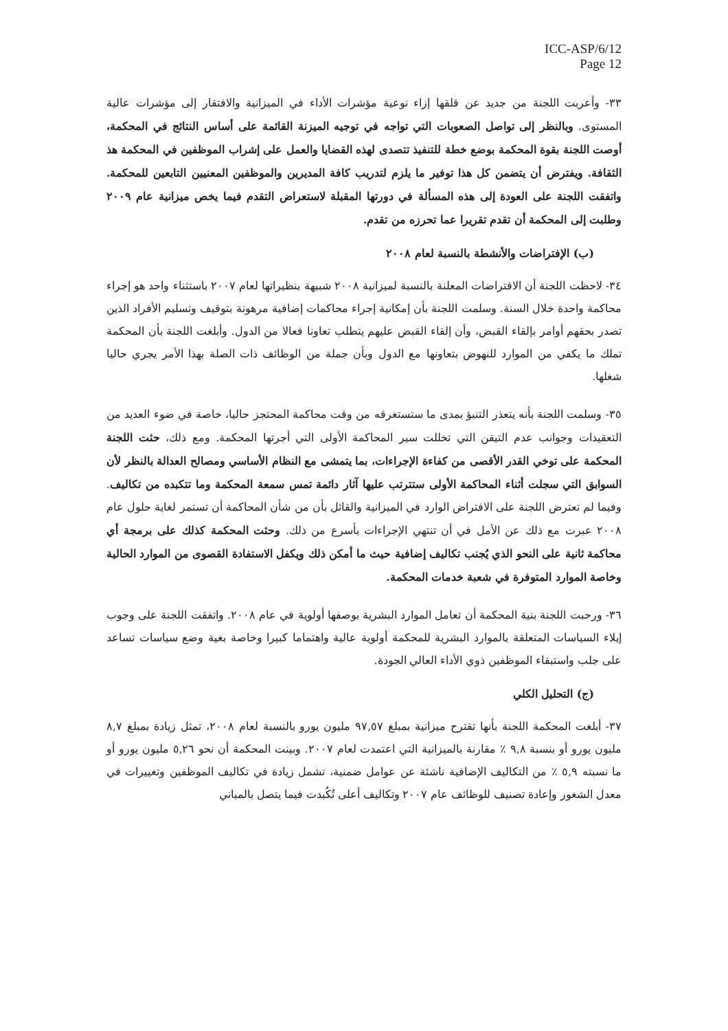ICC-ASP/6/12
Page 12
٣٣- وأعربت اللجنة من جديد عن قلقها إزاء نوعية مؤشرات الأداء في الميزانية والافتقار إلى مؤشرات عالية المستوى. وبالنظر إلى تواصل الصعوبات التي تواجه في توجيه الميزنة القائمة على أساس النتائج في المحكمة، أوصت اللجنة بقوة المحكمة بوضع خطة للتنفيذ تتصدى لهذه القضايا والعمل على إشراب الموظفين في المحكمة هذ الثقافة. ويفترض أن يتضمن كل هذا توفير ما يلزم لتدريب كافة المديرين والموظفين المعنيين التابعين للمحكمة. واتفقت اللجنة على العودة إلى هذه المسألة في دورتها المقبلة لاستعراض التقدم فيما يخص ميزانية عام ٢٠٠٩ وطلبت إلى المحكمة أن تقدم تقريرا عما تحرزه من تقدم.
(ب) الإفتراضات والأنشطة بالنسبة لعام ٢٠٠٨
٣٤- لاحظت اللجنة أن الافتراضات المعلنة بالنسبة لميزانية ٢٠٠٨ شبيهة بنظيراتها لعام ٢٠٠٧ باستثناء واحد هو إجراء محاكمة واحدة خلال السنة. وسلمت اللجنة بأن إمكانية إجراء محاكمات إضافية مرهونة بتوقيف وتسليم الأفراد الذين تصدر بحقهم أوامر بإلقاء القبض، وأن إلقاء القبض عليهم يتطلب تعاونا فعالا من الدول. وأبلغت اللجنة بأن المحكمة تملك ما يكفي من الموارد للنهوض بتعاونها مع الدول وبأن جملة من الوظائف ذات الصلة بهذا الأمر يجري حاليا شغلها.
٣٥- وسلمت اللجنة بأنه يتعذر التنبؤ بمدى ما ستستغرقه من وقت محاكمة المحتجز حاليا، خاصة في ضوء العديد من التعقيدات وجوانب عدم التيقن التي تخللت سير المحاكمة الأولى التي أجرتها المحكمة. ومع ذلك، حثت اللجنة المحكمة على توخي القدر الأقصى من كفاءة الإجراءات، بما يتمشى مع النظام الأساسي ومصالح العدالة بالنظر لأن السوابق التي سجلت أثناء المحاكمة الأولى ستترتب عليها آثار دائمة تمس سمعة المحكمة وما تتكبده من تكاليف. وفيما لم تعترض اللجنة على الافتراض الوارد في الميزانية والقائل بأن من شأن المحاكمة أن تستمر لغاية حلول عام ٢٠٠٨ عبرت مع ذلك عن الأمل في أن تنتهي الإجراءات بأسرع من ذلك. وحثت المحكمة كذلك على برمجة أي محاكمة ثانية على النحو الذي يُجنب تكاليف إضافية حيث ما أمكن ذلك ويكفل الاستفادة القصوى من الموارد الحالية وخاصة الموارد المتوفرة في شعبة خدمات المحكمة.
٣٦- ورحبت اللجنة بنية المحكمة أن تعامل الموارد البشرية بوصفها أولوية في عام ٢٠٠٨. واتفقت اللجنة على وجوب إيلاء السياسات المتعلقة بالموارد البشرية للمحكمة أولوية عالية واهتماما كبيرا وخاصة بغية وضع سياسات تساعد على جلب واستبقاء الموظفين ذوي الأداء العالي الجودة.
(ج) التحليل الكلي
٣٧- أبلغت المحكمة اللجنة بأنها تقترح ميزانية بمبلغ ٩٧,٥٧ مليون يورو بالنسبة لعام ٢٠٠٨، تمثل زيادة بمبلغ ٨,٧ مليون يورو أو بنسبة ٩,٨ ٪ مقارنة بالميزانية التي اعتمدت لعام ٢٠٠٧. وبينت المحكمة أن نحو ٥,٢٦ مليون يورو أو ما نسبته ٥,٩ ٪ من التكاليف الإضافية ناشئة عن عوامل ضمنية، تشمل زيادة في تكاليف الموظفين وتغييرات في معدل الشغور وإعادة تصنيف للوظائف عام ٢٠٠٧ وتكاليف أعلى تُكُبدت فيما يتصل بالمباني